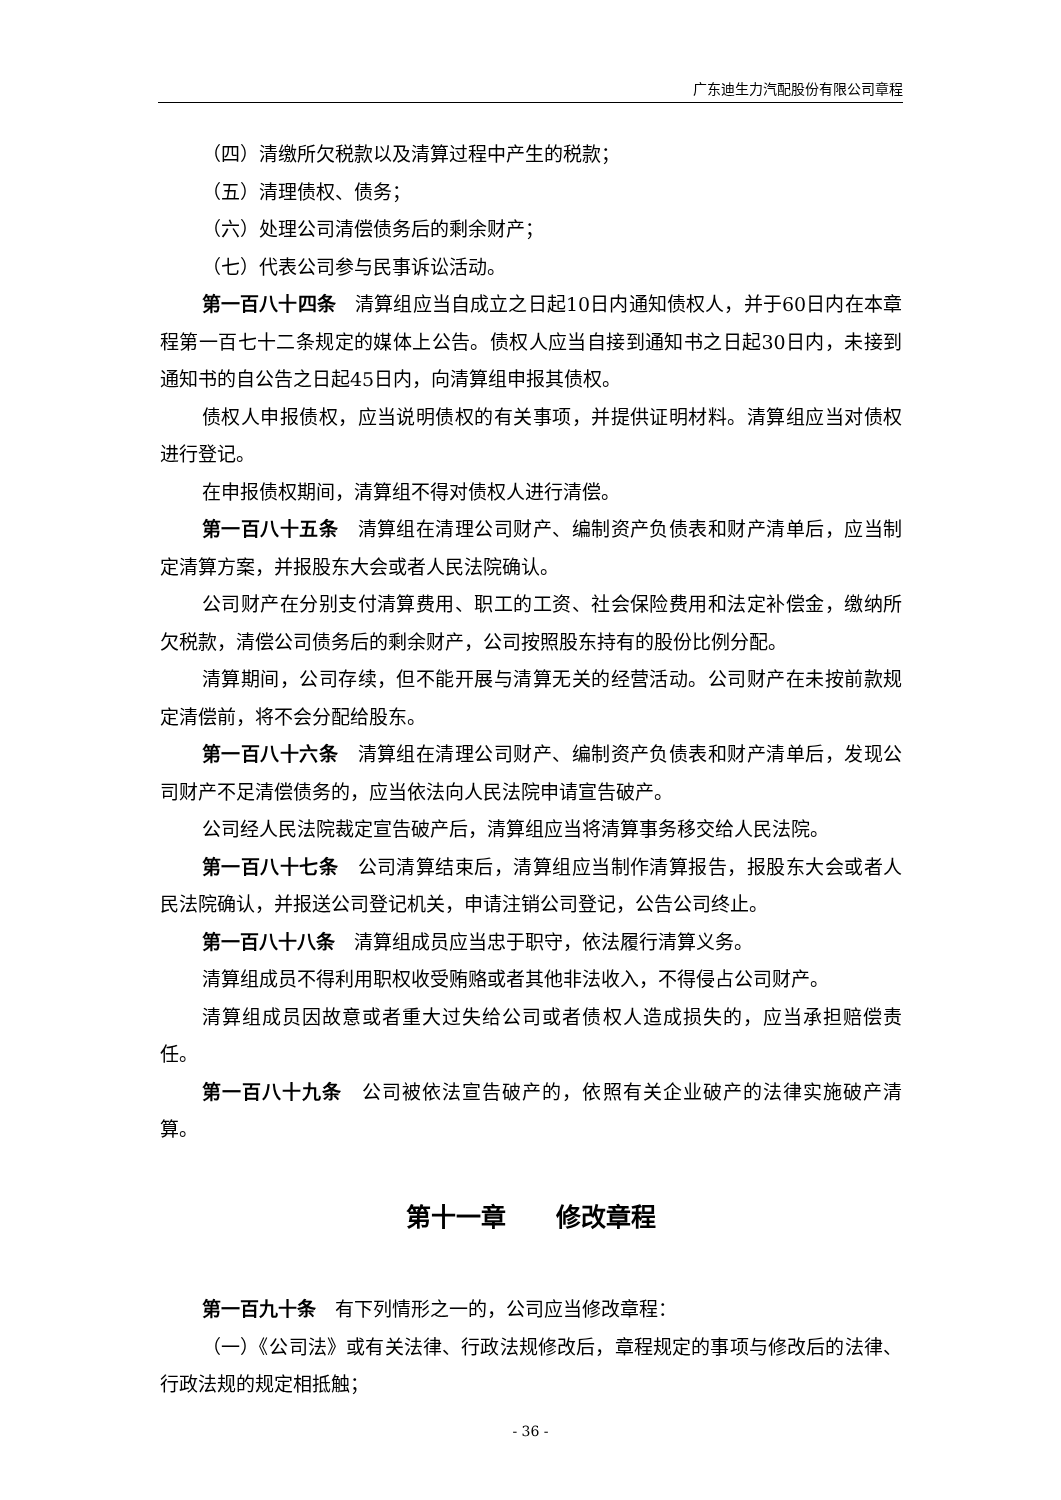广东迪生力汽配股份有限公司章程
（四）清缴所欠税款以及清算过程中产生的税款；
（五）清理债权、债务；
（六）处理公司清偿债务后的剩余财产；
（七）代表公司参与民事诉讼活动。
第一百八十四条　清算组应当自成立之日起10日内通知债权人，并于60日内在本章程第一百七十二条规定的媒体上公告。债权人应当自接到通知书之日起30日内，未接到通知书的自公告之日起45日内，向清算组申报其债权。
债权人申报债权，应当说明债权的有关事项，并提供证明材料。清算组应当对债权进行登记。
在申报债权期间，清算组不得对债权人进行清偿。
第一百八十五条　清算组在清理公司财产、编制资产负债表和财产清单后，应当制定清算方案，并报股东大会或者人民法院确认。
公司财产在分别支付清算费用、职工的工资、社会保险费用和法定补偿金，缴纳所欠税款，清偿公司债务后的剩余财产，公司按照股东持有的股份比例分配。
清算期间，公司存续，但不能开展与清算无关的经营活动。公司财产在未按前款规定清偿前，将不会分配给股东。
第一百八十六条　清算组在清理公司财产、编制资产负债表和财产清单后，发现公司财产不足清偿债务的，应当依法向人民法院申请宣告破产。
公司经人民法院裁定宣告破产后，清算组应当将清算事务移交给人民法院。
第一百八十七条　公司清算结束后，清算组应当制作清算报告，报股东大会或者人民法院确认，并报送公司登记机关，申请注销公司登记，公告公司终止。
第一百八十八条　清算组成员应当忠于职守，依法履行清算义务。
清算组成员不得利用职权收受贿赂或者其他非法收入，不得侵占公司财产。
清算组成员因故意或者重大过失给公司或者债权人造成损失的，应当承担赔偿责任。
第一百八十九条　公司被依法宣告破产的，依照有关企业破产的法律实施破产清算。
第十一章　　修改章程
第一百九十条　有下列情形之一的，公司应当修改章程：
（一）《公司法》或有关法律、行政法规修改后，章程规定的事项与修改后的法律、行政法规的规定相抵触；
- 36 -